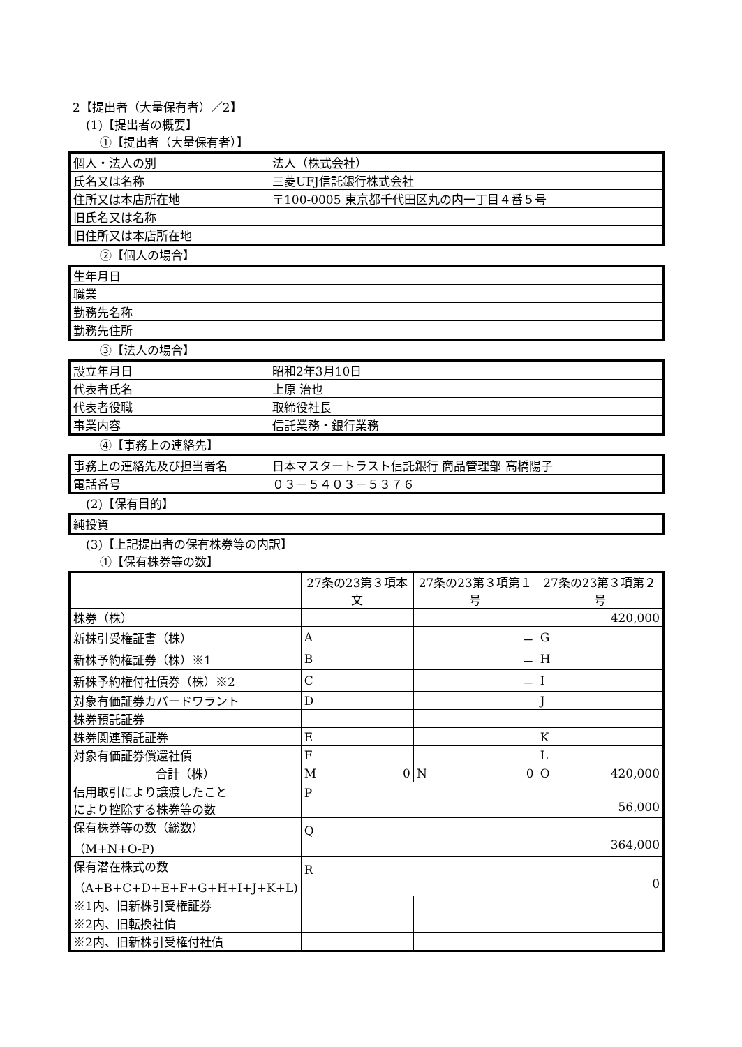2【提出者（大量保有者）／2】
(1)【提出者の概要】
①【提出者（大量保有者）】
| 個人・法人の別 | 法人（株式会社） |
| 氏名又は名称 | 三菱UFJ信託銀行株式会社 |
| 住所又は本店所在地 | 〒100-0005 東京都千代田区丸の内一丁目４番５号 |
| 旧氏名又は名称 | |
| 旧住所又は本店所在地 | |
②【個人の場合】
| 生年月日 | |
| 職業 | |
| 勤務先名称 | |
| 勤務先住所 | |
③【法人の場合】
| 設立年月日 | 昭和2年3月10日 |
| 代表者氏名 | 上原 治也 |
| 代表者役職 | 取締役社長 |
| 事業内容 | 信託業務・銀行業務 |
④【事務上の連絡先】
| 事務上の連絡先及び担当者名 | 日本マスタートラスト信託銀行 商品管理部 高橋陽子 |
| 電話番号 | ０３－５４０３－５３７６ |
(2)【保有目的】
| 純投資 |
(3)【上記提出者の保有株券等の内訳】
①【保有株券等の数】
| | 27条の23第３項本文 | 27条の23第３項第１号 | 27条の23第３項第２号 |
| --- | --- | --- | --- |
| 株券（株） | | | 420,000 |
| 新株引受権証書（株） | A | － | G |
| 新株予約権証券（株）※1 | B | － | H |
| 新株予約権付社債券（株）※2 | C | － | I |
| 対象有価証券カバードワラント | D | | J |
| 株券預託証券 | | | |
| 株券関連預託証券 | E | | K |
| 対象有価証券償還社債 | F | | L |
| 合計（株） | M 0 | N 0 | O 420,000 |
| 信用取引により譲渡したこと により控除する株券等の数 | P 56,000 | | |
| 保有株券等の数（総数） （M+N+O-P) | Q 364,000 | | |
| 保有潜在株式の数 （A+B+C+D+E+F+G+H+I+J+K+L) | R 0 | | |
| ※1内、旧新株引受権証券 | | | |
| ※2内、旧転換社債 | | | |
| ※2内、旧新株引受権付社債 | | | |